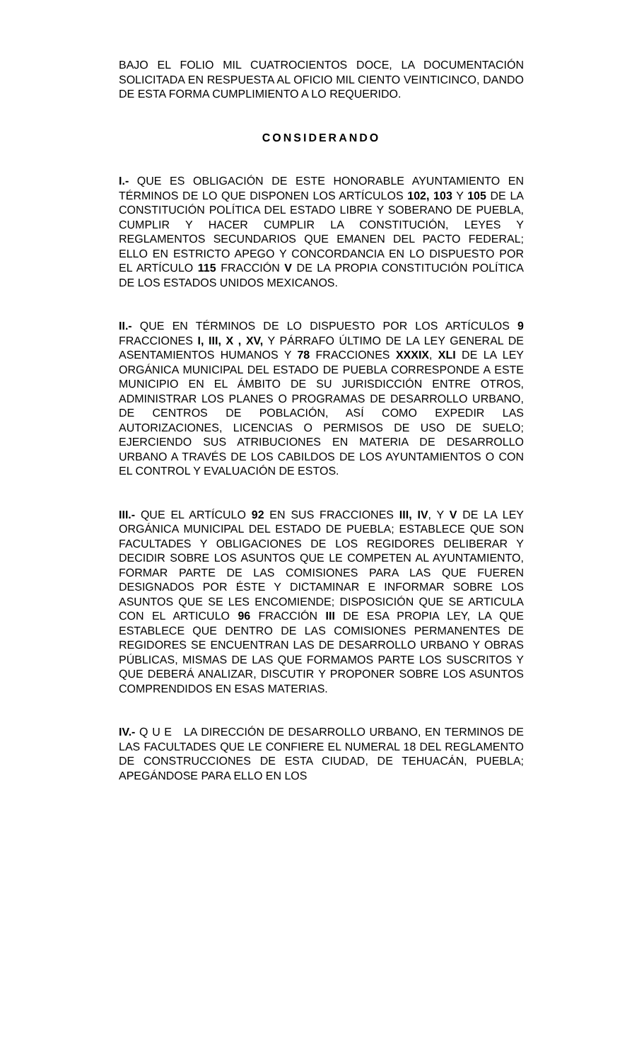BAJO EL FOLIO MIL CUATROCIENTOS DOCE, LA DOCUMENTACIÓN SOLICITADA EN RESPUESTA AL OFICIO MIL CIENTO VEINTICINCO, DANDO DE ESTA FORMA CUMPLIMIENTO A LO REQUERIDO.
CONSIDERANDO
I.- QUE ES OBLIGACIÓN DE ESTE HONORABLE AYUNTAMIENTO EN TÉRMINOS DE LO QUE DISPONEN LOS ARTÍCULOS 102, 103 Y 105 DE LA CONSTITUCIÓN POLÍTICA DEL ESTADO LIBRE Y SOBERANO DE PUEBLA, CUMPLIR Y HACER CUMPLIR LA CONSTITUCIÓN, LEYES Y REGLAMENTOS SECUNDARIOS QUE EMANEN DEL PACTO FEDERAL; ELLO EN ESTRICTO APEGO Y CONCORDANCIA EN LO DISPUESTO POR EL ARTÍCULO 115 FRACCIÓN V DE LA PROPIA CONSTITUCIÓN POLÍTICA DE LOS ESTADOS UNIDOS MEXICANOS.
II.- QUE EN TÉRMINOS DE LO DISPUESTO POR LOS ARTÍCULOS 9 FRACCIONES I, III, X , XV, Y PÁRRAFO ÚLTIMO DE LA LEY GENERAL DE ASENTAMIENTOS HUMANOS Y 78 FRACCIONES XXXIX, XLI DE LA LEY ORGÁNICA MUNICIPAL DEL ESTADO DE PUEBLA CORRESPONDE A ESTE MUNICIPIO EN EL ÁMBITO DE SU JURISDICCIÓN ENTRE OTROS, ADMINISTRAR LOS PLANES O PROGRAMAS DE DESARROLLO URBANO, DE CENTROS DE POBLACIÓN, ASÍ COMO EXPEDIR LAS AUTORIZACIONES, LICENCIAS O PERMISOS DE USO DE SUELO; EJERCIENDO SUS ATRIBUCIONES EN MATERIA DE DESARROLLO URBANO A TRAVÉS DE LOS CABILDOS DE LOS AYUNTAMIENTOS O CON EL CONTROL Y EVALUACIÓN DE ESTOS.
III.- QUE EL ARTÍCULO 92 EN SUS FRACCIONES III, IV, Y V DE LA LEY ORGÁNICA MUNICIPAL DEL ESTADO DE PUEBLA; ESTABLECE QUE SON FACULTADES Y OBLIGACIONES DE LOS REGIDORES DELIBERAR Y DECIDIR SOBRE LOS ASUNTOS QUE LE COMPETEN AL AYUNTAMIENTO, FORMAR PARTE DE LAS COMISIONES PARA LAS QUE FUEREN DESIGNADOS POR ÉSTE Y DICTAMINAR E INFORMAR SOBRE LOS ASUNTOS QUE SE LES ENCOMIENDE; DISPOSICIÓN QUE SE ARTICULA CON EL ARTICULO 96 FRACCIÓN III DE ESA PROPIA LEY, LA QUE ESTABLECE QUE DENTRO DE LAS COMISIONES PERMANENTES DE REGIDORES SE ENCUENTRAN LAS DE DESARROLLO URBANO Y OBRAS PÚBLICAS, MISMAS DE LAS QUE FORMAMOS PARTE LOS SUSCRITOS Y QUE DEBERÁ ANALIZAR, DISCUTIR Y PROPONER SOBRE LOS ASUNTOS COMPRENDIDOS EN ESAS MATERIAS.
IV.- Q U E LA DIRECCIÓN DE DESARROLLO URBANO, EN TERMINOS DE LAS FACULTADES QUE LE CONFIERE EL NUMERAL 18 DEL REGLAMENTO DE CONSTRUCCIONES DE ESTA CIUDAD, DE TEHUACÁN, PUEBLA; APEGÁNDOSE PARA ELLO EN LOS